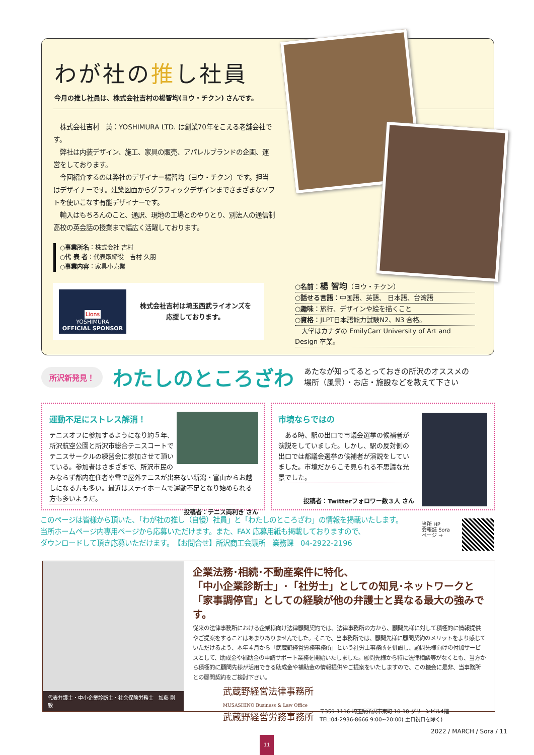わが社の推し社員
今月の推し社員は、株式会社吉村の楊智均(ヨウ・チクン) さんです。
　株式会社吉村　英：YOSHIMURA LTD. は創業70年をこえる老舗会社です。
　弊社は内装デザイン、施工、家具の販売、アパレルブランドの企画、運営をしております。
　今回紹介するのは弊社のデザイナー楊智均（ヨウ・チクン）です。担当はデザイナーです。建築図面からグラフィックデザインまでさまざまなソフトを使いこなす有能デザイナーです。
　輸入はもちろんのこと、通訳、現地の工場とのやりとり、別法人の通信制高校の英会話の授業まで幅広く活躍しております。
○事業所名：株式会社 吉村
○代 表 者：代表取締役　吉村 久朋
○事業内容：家具小売業
Lions
YOSHIMURA
OFFICIAL SPONSOR
株式会社吉村は埼玉西武ライオンズを
応援しております。
○名前：楊 智均（ヨウ・チクン）
○話せる言語：中国語、英語、 日本語、台湾語
○趣味：旅行、デザインや絵を描くこと
○資格：JLPT日本語能力試験N2、N3 合格。
　大学はカナダの EmilyCarr University of Art and Design 卒業。
所沢新発見！
わたしのところざわ
あたなが知ってるとっておきの所沢のオススメの
場所（風景）・お店・施設などを教えて下さい
運動不足にストレス解消！
テニスオフに参加するようになり約５年、所沢航空公園と所沢市総合テニスコートでテニスサークルの練習会に参加させて頂いている。参加者はさまざまで、所沢市民のみならず都内在住者や雪で屋外テニスが出来ない新潟・富山からお越しになる方も多い。最近はステイホームで運動不足となり始められる方も多いようだ。
投稿者：テニス両利き さん
市境ならではの
　ある時、駅の出口で市議会選挙の候補者が演説をしていました。しかし、駅の反対側の出口では都議会選挙の候補者が演説をしていました。市境だからこそ見られる不思議な光景でした。
投稿者：Twitterフォロワー数３人 さん
このページは皆様から頂いた、「わが社の推し（自慢）社員」と「わたしのところざわ」の情報を掲載いたします。
当所ホームページ内専用ページから応募いただけます。また、FAX 応募用紙も掲載しておりますので、
ダウンロードして頂き応募いただけます。　【お問合せ】所沢商工会議所　業務課　04-2922-2196
当所 HP
会報誌 Sora
ページ →
代表弁護士・中小企業診断士・社会保険労務士　加藤 剛毅
企業法務･相続･不動産案件に特化、
「中小企業診断士」･「社労士」としての知見･ネットワークと「家事調停官」としての経験が他の弁護士と異なる最大の強みです。
従来の法律事務所における企業様向け法律顧問契約では、法律事務所の方から、顧問先様に対して積極的に情報提供やご提案をすることはあまりありませんでした。そこで、当事務所では、顧問先様に顧問契約のメリットをより感じていただけるよう、本年４月から「武蔵野経営労務事務所」という社労士事務所を併設し、顧問先様向けの付加サービスとして、助成金や補助金の申請サポート業務を開始いたしました。顧問先様から特に法律相談等がなくとも、当方から積極的に顧問先様が活用できる助成金や補助金の情報提供やご提案をいたしますので、この機会に是非、当事務所との顧問契約をご検討下さい。
武蔵野経営法律事務所
MUSASHINO Business & Law Office
武蔵野経営労務事務所
〒359-1116 埼玉県所沢市東町 10-18 グリーンビル4階
TEL:04-2936-8666 9:00~20:00( 土日祝日を除く)
2022 / MARCH / Sora / 11
11